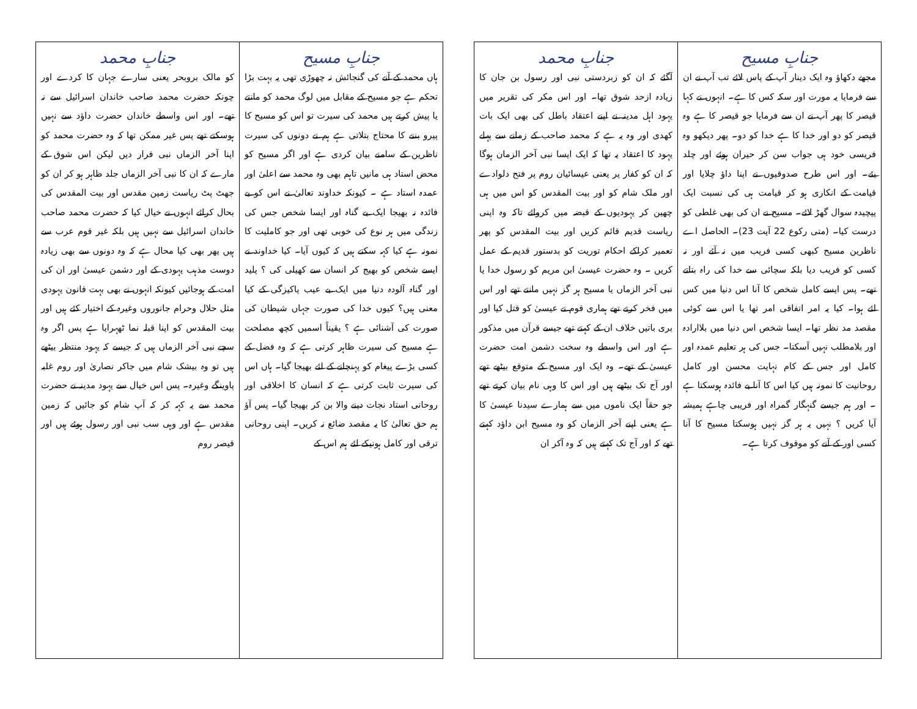| جنابِ مسیح | جنابِ محمد |
| --- | --- |
| مجھے دکھاؤ وہ ایک دینار آپ کے پاس لائے تب آپ نے ان سے فرمایا یہ مورت اور سکہ کس کا ہے۔ انہوں نے کہا قیصر کا پھر آپ نے ان سے فرمایا جو قیصر کا ہے وہ قیصر کو دو اور خدا کا ہے خدا کو دو۔ پھر دیکھو وہ فریسی خود ہی جواب سن کر حیران ہوئے اور چلد یئے۔ اور اس طرح صدوقیوں نے اپنا داؤ چلایا اور قیامت کے انکاری ہو کر قیامت ہی کی نسبت ایک پیچیدہ سوال گھڑ لائے۔ مسیح نے ان کی بھی غلطی کو درست کیا۔ (متی رکوع 22 آیت 23)۔ الحاصل اے ناظرین مسیح کبھی کسی فریب میں نہ آئے اور نہ کسی کو فریب دیا بلکہ سچائی سے خدا کی راہ بتاتے تھے۔ پس ایسے کامل شخص کا آنا اس دنیا میں کس لئے ہوا۔ کیا یہ امر اتفاقی امر تھا یا اس سے کوئی مقصد مد نظر تھا۔ ایسا شخص اس دنیا میں بلاارادہ اور بلامطلب نہیں آسکتا۔ جس کی ہر تعلیم عمدہ اور کامل اور جس کے کام نہایت محسن اور کامل روحانیت کا نمونہ ہیں کیا اس کا آنا بے فائدہ ہوسکتا ہے ۔ اور ہم جیسے گنہگار گمراہ اور فریبی چاہے ہمیشہ آیا کریں ؟ نہیں یہ ہر گز نہیں ہوسکتا مسیح کا آنا کسی اور کے آنے کو موقوف کرتا ہے۔ | آگئے کہ ان کو زبردستی نبی اور رسول بن جان کا زیادہ ازحد شوق تھا۔ اور اس مکر کی تقریر میں یہود اہل مدینہ نے اپنے اعتقاد باطل کی بھی ایک بات کھدی اور وہ یہ ہے کہ محمد صاحب کے زمانے سے پہلے یہود کا اعتقاد یہ تھا کہ ایک ایسا نبی آخر الزمان ہوگا کہ ان کو کفار پر یعنی عیسائیان روم پر فتح دلوادے اور ملک شام کو اور بیت المقدس کو اس میں ہی چھین کر یہودیوں کے قبضہ میں کروائے تاکہ وہ اپنی ریاست قدیم قائم کریں اور بیت المقدس کو پھر تعمیر کراکے احکام توریت کو بدستور قدیم کے عمل کریں ۔ وہ حضرت عیسیٰ ابن مریم کو رسول خدا یا نبی آخر الزماں یا مسیح ہر گز نہیں مانتے تھے اور اس میں فخر کرتے تھے ہماری قوم نے عیسیٰ کو قتل کیا اور بری باتیں خلاف ان کے کہتے تھے جیسے قرآن میں مذکور ہے اور اس واسطے وہ سخت دشمن امت حضرت عیسیٰ کے تھے۔ وہ ایک اور مسیح کے متوقع بیٹھے تھے اور آج تک بیٹھے ہیں اور اس کا وہی نام بیان کرتے تھے جو حقاً ایک ناموں میں سے ہمارے سیدنا عیسیٰ کا ہے یعنی اپنے آخر الزمان کو وہ مسیح ابن داؤد کہتے تھے کہ اور آج تک کہتے ہیں کہ وہ آکر ان |
| جنابِ مسیح | جنابِ محمد |
| --- | --- |
| ہاں محمد کے آنے کی گنجائش نہ چھوڑی تھی یہ بہت بڑا تحکم ہے جو مسیح کے مقابل میں لوگ محمد کو مانتے یا پیش کرتے ہیں محمد کی سیرت تو اس کو مسیح کا پیرو بننے کا محتاج بتلاتی ہے ہم نے دونوں کی سیرت ناظرین کے سامنے بیان کردی ہے اور اگر مسیح کو محض استاد ہی مانیں تاہم بھی وہ محمد سے اعلیٰ اور عمدہ استاد ہے ۔ کیونکہ خداوند تعالیٰ نے اس کو بے فائدہ نہ بھیجا ایک بے گناہ اور ایسا شخص جس کی زندگی میں ہر نوع کی خوبی تھی اور جو کاملیت کا نمونہ ہے کیا کہہ سکتے ہیں کہ کیوں آیا۔ کیا خداوند نے ایسے شخص کو بھیج کر انسان سے کھیلی کی ؟ پلید اور گناہ آلودہ دنیا میں ایک بے عیب پاکیزگی کے کیا معنی ہیں؟ کیوں خدا کی صورت جہاں شیطان کی صورت کی آشنائی ہے ؟ یقیناً اسمیں کچھ مصلحت ہے مسیح کی سیرت ظاہر کرتی ہے کہ وہ فضل کے کسی بڑے پیغام کو پہنچانے کے لئے بھیجا گیا۔ ہاں اس کی سیرت ثابت کرتی ہے کہ انسان کا اخلاقی اور روحانی استاد نجات دینے والا بن کر بھیجا گیا۔ پس آؤ ہم حق تعالیٰ کا یہ مقصد ضائع نہ کریں۔ اپنی روحانی ترقی اور کامل ہونیکے لئے ہم اس کے | کو مالک بروبحر یعنی سارے جہان کا کردے اور چونکہ حضرت محمد صاحب خاندان اسرائیل سے نہ تھے۔ اور اس واسطے خاندان حضرت داؤد سے نہیں ہوسکتے تھے پس غیر ممکن تھا کہ وہ حضرت محمد کو اپنا آخر الزماں نبی قرار دیں لیکن اس شوق کے مارے کہ ان کا نبی آخر الزماں جلد ظاہر ہو کر ان کو جھٹ پٹ ریاست زمین مقدس اور بیت المقدس کی بحال کرائے انہوں نے خیال کیا کہ حضرت محمد صاحب خاندان اسرائیل سے نہیں ہیں بلکہ غیر قوم عرب سے ہیں پھر بھی کیا محال ہے کہ وہ دونوں سے بھی زیادہ دوست مذہب یہودی کے اور دشمن عیسیٰ اور ان کی امت کے ہوجائیں کیونکہ انہوں نے بھی بہت قانون یہودی مثل حلال وحرام جانوروں وغیرہ کے اختیار کئے ہیں اور بیت المقدس کو اپنا قبلہ نما ٹھہرایا ہے پس اگر وہ سچے نبی آخر الزماں ہیں کہ جیسے کہ یہود منتظر بیٹھے ہیں تو وہ بیشک شام میں جاکر نصاریٰ اور روم غلبہ پاوینگے وغیرہ۔ پس اس خیال سے یہود مدینہ نے حضرت محمد سے یہ کہہ کر کہ آپ شام کو جائیں کہ زمین مقدس ہے اور وہی سب نبی اور رسول ہوئے ہیں اور قیصر روم |